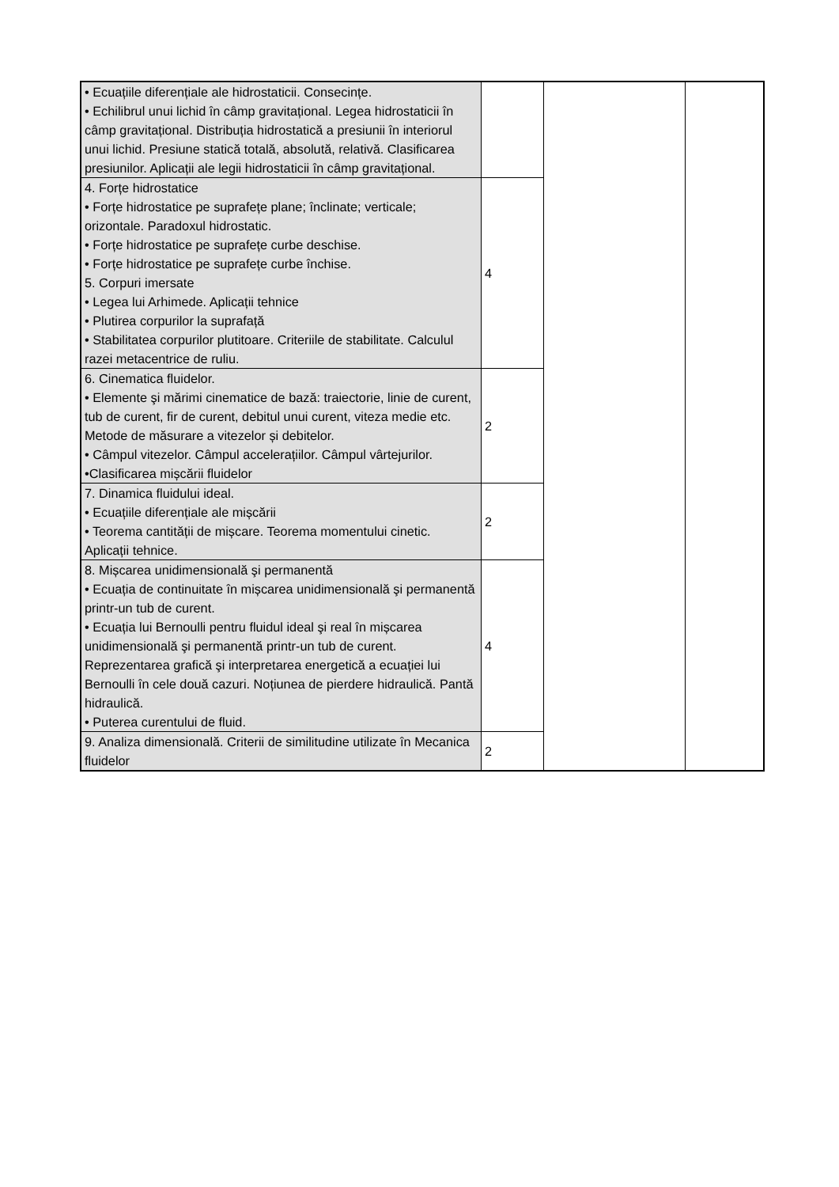| • Ecuațiile diferențiale ale hidrostaticii. Consecințe. • Echilibrul unui lichid în câmp gravitațional. Legea hidrostaticii în câmp gravitațional. Distribuția hidrostatică a presiunii în interiorul unui lichid. Presiune statică totală, absolută, relativă. Clasificarea presiunilor. Aplicații ale legii hidrostaticii în câmp gravitațional. | | | |
| 4. Forțe hidrostatice • Forțe hidrostatice pe suprafețe plane; înclinate; verticale; orizontale. Paradoxul hidrostatic. • Forțe hidrostatice pe suprafețe curbe deschise. • Forțe hidrostatice pe suprafețe curbe închise. 5. Corpuri imersate • Legea lui Arhimede. Aplicații tehnice • Plutirea corpurilor la suprafață • Stabilitatea corpurilor plutitoare. Criteriile de stabilitate. Calculul razei metacentrice de ruliu. | 4 | | |
| 6. Cinematica fluidelor. • Elemente şi mărimi cinematice de bază: traiectorie, linie de curent, tub de curent, fir de curent, debitul unui curent, viteza medie etc. Metode de măsurare a vitezelor și debitelor. • Câmpul vitezelor. Câmpul accelerațiilor. Câmpul vârtejurilor. •Clasificarea mișcării fluidelor | 2 | | |
| 7. Dinamica fluidului ideal. • Ecuațiile diferențiale ale mișcării • Teorema cantității de mișcare. Teorema momentului cinetic. Aplicații tehnice. | 2 | | |
| 8. Mișcarea unidimensională şi permanentă • Ecuația de continuitate în mișcarea unidimensională şi permanentă printr-un tub de curent. • Ecuația lui Bernoulli pentru fluidul ideal şi real în mișcarea unidimensională şi permanentă printr-un tub de curent. Reprezentarea grafică şi interpretarea energetică a ecuației lui Bernoulli în cele două cazuri. Noțiunea de pierdere hidraulică. Pantă hidraulică. • Puterea curentului de fluid. | 4 | | |
| 9. Analiza dimensională. Criterii de similitudine utilizate în Mecanica fluidelor | 2 | | |